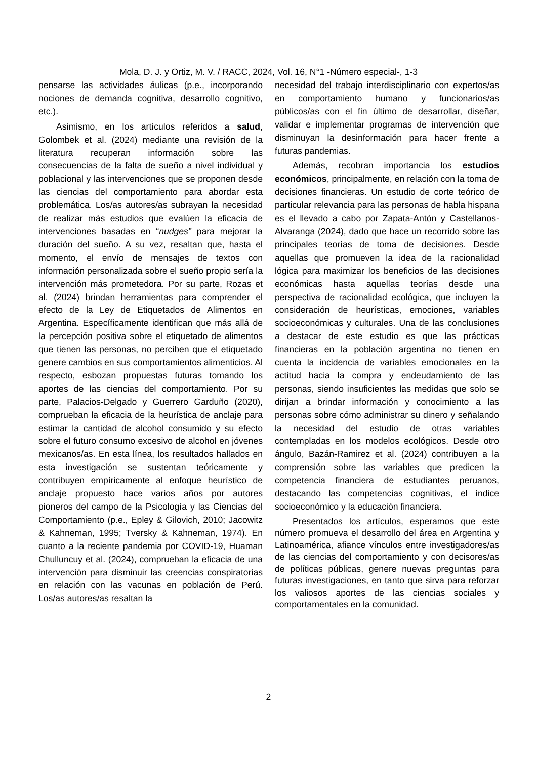Mola, D. J. y Ortiz, M. V. / RACC, 2024, Vol. 16, N°1 -Número especial-, 1-3
pensarse las actividades áulicas (p.e., incorporando nociones de demanda cognitiva, desarrollo cognitivo, etc.).
Asimismo, en los artículos referidos a salud, Golombek et al. (2024) mediante una revisión de la literatura recuperan información sobre las consecuencias de la falta de sueño a nivel individual y poblacional y las intervenciones que se proponen desde las ciencias del comportamiento para abordar esta problemática. Los/as autores/as subrayan la necesidad de realizar más estudios que evalúen la eficacia de intervenciones basadas en “nudges” para mejorar la duración del sueño. A su vez, resaltan que, hasta el momento, el envío de mensajes de textos con información personalizada sobre el sueño propio sería la intervención más prometedora. Por su parte, Rozas et al. (2024) brindan herramientas para comprender el efecto de la Ley de Etiquetados de Alimentos en Argentina. Específicamente identifican que más allá de la percepción positiva sobre el etiquetado de alimentos que tienen las personas, no perciben que el etiquetado genere cambios en sus comportamientos alimenticios. Al respecto, esbozan propuestas futuras tomando los aportes de las ciencias del comportamiento. Por su parte, Palacios-Delgado y Guerrero Garduño (2020), comprueban la eficacia de la heurística de anclaje para estimar la cantidad de alcohol consumido y su efecto sobre el futuro consumo excesivo de alcohol en jóvenes mexicanos/as. En esta línea, los resultados hallados en esta investigación se sustentan teóricamente y contribuyen empíricamente al enfoque heurístico de anclaje propuesto hace varios años por autores pioneros del campo de la Psicología y las Ciencias del Comportamiento (p.e., Epley & Gilovich, 2010; Jacowitz & Kahneman, 1995; Tversky & Kahneman, 1974). En cuanto a la reciente pandemia por COVID-19, Huaman Chulluncuy et al. (2024), comprueban la eficacia de una intervención para disminuir las creencias conspiratorias en relación con las vacunas en población de Perú. Los/as autores/as resaltan la
necesidad del trabajo interdisciplinario con expertos/as en comportamiento humano y funcionarios/as públicos/as con el fin último de desarrollar, diseñar, validar e implementar programas de intervención que disminuyan la desinformación para hacer frente a futuras pandemias.
Además, recobran importancia los estudios económicos, principalmente, en relación con la toma de decisiones financieras. Un estudio de corte teórico de particular relevancia para las personas de habla hispana es el llevado a cabo por Zapata-Antón y Castellanos-Alvaranga (2024), dado que hace un recorrido sobre las principales teorías de toma de decisiones. Desde aquellas que promueven la idea de la racionalidad lógica para maximizar los beneficios de las decisiones económicas hasta aquellas teorías desde una perspectiva de racionalidad ecológica, que incluyen la consideración de heurísticas, emociones, variables socioeconómicas y culturales. Una de las conclusiones a destacar de este estudio es que las prácticas financieras en la población argentina no tienen en cuenta la incidencia de variables emocionales en la actitud hacia la compra y endeudamiento de las personas, siendo insuficientes las medidas que solo se dirijan a brindar información y conocimiento a las personas sobre cómo administrar su dinero y señalando la necesidad del estudio de otras variables contempladas en los modelos ecológicos. Desde otro ángulo, Bazán-Ramirez et al. (2024) contribuyen a la comprensión sobre las variables que predicen la competencia financiera de estudiantes peruanos, destacando las competencias cognitivas, el índice socioeconómico y la educación financiera.
Presentados los artículos, esperamos que este número promueva el desarrollo del área en Argentina y Latinoamérica, afiance vínculos entre investigadores/as de las ciencias del comportamiento y con decisores/as de políticas públicas, genere nuevas preguntas para futuras investigaciones, en tanto que sirva para reforzar los valiosos aportes de las ciencias sociales y comportamentales en la comunidad.
2